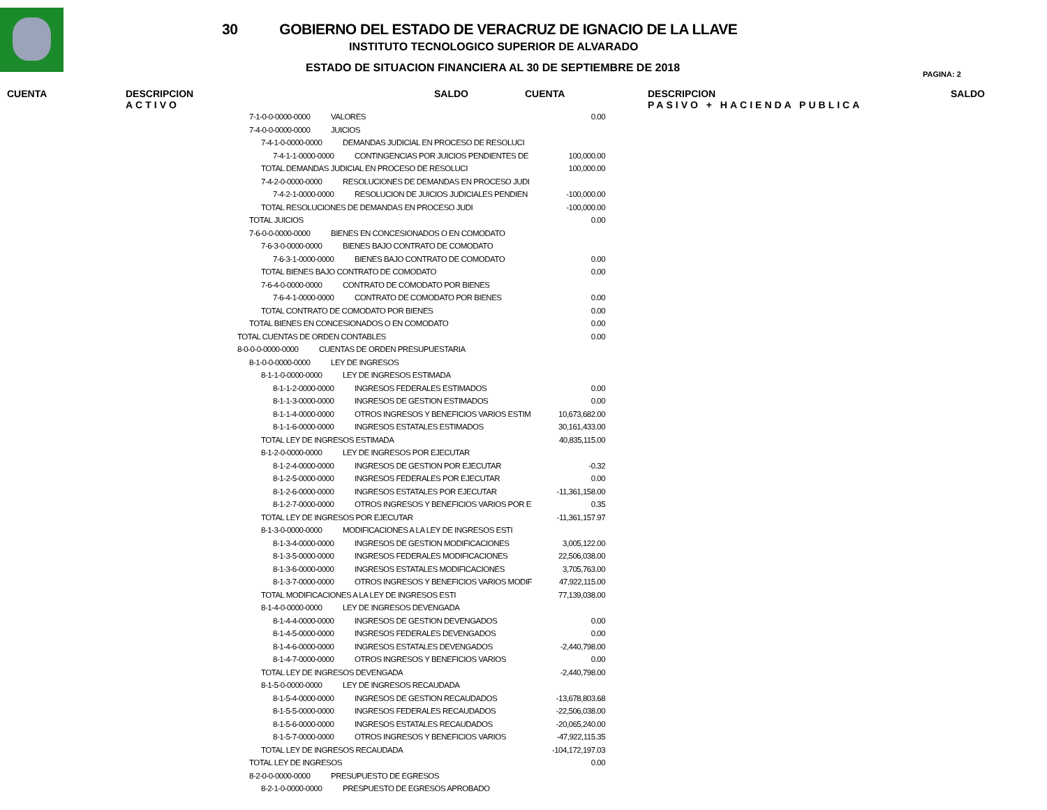30 GOBIERNO DEL ESTADO DE VERACRUZ DE IGNACIO DE LA LLAVE
INSTITUTO TECNOLOGICO SUPERIOR DE ALVARADO
ESTADO DE SITUACION FINANCIERA AL 30 DE SEPTIEMBRE DE 2018
PAGINA: 2
CUENTA
DESCRIPCION
ACTIVO
SALDO CUENTA
DESCRIPCION
PASIVO + HACIENDA PUBLICA
SALDO
| 7-1-0-0-0000-0000 VALORES | 0.00 |
| 7-4-0-0-0000-0000 JUICIOS | |
| 7-4-1-0-0000-0000 DEMANDAS JUDICIAL EN PROCESO DE RESOLUCI | |
| 7-4-1-1-0000-0000 CONTINGENCIAS POR JUICIOS PENDIENTES DE | 100,000.00 |
| TOTAL DEMANDAS JUDICIAL EN PROCESO DE RESOLUCI | 100,000.00 |
| 7-4-2-0-0000-0000 RESOLUCIONES DE DEMANDAS EN PROCESO JUDI | |
| 7-4-2-1-0000-0000 RESOLUCION DE JUICIOS JUDICIALES PENDIEN | -100,000.00 |
| TOTAL RESOLUCIONES DE DEMANDAS EN PROCESO JUDI | -100,000.00 |
| TOTAL JUICIOS | 0.00 |
| 7-6-0-0-0000-0000 BIENES EN CONCESIONADOS O EN COMODATO | |
| 7-6-3-0-0000-0000 BIENES BAJO CONTRATO DE COMODATO | |
| 7-6-3-1-0000-0000 BIENES BAJO CONTRATO DE COMODATO | 0.00 |
| TOTAL BIENES BAJO CONTRATO DE COMODATO | 0.00 |
| 7-6-4-0-0000-0000 CONTRATO DE COMODATO POR BIENES | |
| 7-6-4-1-0000-0000 CONTRATO DE COMODATO POR BIENES | 0.00 |
| TOTAL CONTRATO DE COMODATO POR BIENES | 0.00 |
| TOTAL BIENES EN CONCESIONADOS O EN COMODATO | 0.00 |
| TOTAL CUENTAS DE ORDEN CONTABLES | 0.00 |
| 8-0-0-0-0000-0000 CUENTAS DE ORDEN PRESUPUESTARIA | |
| 8-1-0-0-0000-0000 LEY DE INGRESOS | |
| 8-1-1-0-0000-0000 LEY DE INGRESOS ESTIMADA | |
| 8-1-1-2-0000-0000 INGRESOS FEDERALES ESTIMADOS | 0.00 |
| 8-1-1-3-0000-0000 INGRESOS DE GESTION ESTIMADOS | 0.00 |
| 8-1-1-4-0000-0000 OTROS INGRESOS Y BENEFICIOS VARIOS ESTIM | 10,673,682.00 |
| 8-1-1-6-0000-0000 INGRESOS ESTATALES ESTIMADOS | 30,161,433.00 |
| TOTAL LEY DE INGRESOS ESTIMADA | 40,835,115.00 |
| 8-1-2-0-0000-0000 LEY DE INGRESOS POR EJECUTAR | |
| 8-1-2-4-0000-0000 INGRESOS DE GESTION POR EJECUTAR | -0.32 |
| 8-1-2-5-0000-0000 INGRESOS FEDERALES POR EJECUTAR | 0.00 |
| 8-1-2-6-0000-0000 INGRESOS ESTATALES POR EJECUTAR | -11,361,158.00 |
| 8-1-2-7-0000-0000 OTROS INGRESOS Y BENEFICIOS VARIOS POR E | 0.35 |
| TOTAL LEY DE INGRESOS POR EJECUTAR | -11,361,157.97 |
| 8-1-3-0-0000-0000 MODIFICACIONES A LA LEY DE INGRESOS ESTI | |
| 8-1-3-4-0000-0000 INGRESOS DE GESTION MODIFICACIONES | 3,005,122.00 |
| 8-1-3-5-0000-0000 INGRESOS FEDERALES MODIFICACIONES | 22,506,038.00 |
| 8-1-3-6-0000-0000 INGRESOS ESTATALES MODIFICACIONES | 3,705,763.00 |
| 8-1-3-7-0000-0000 OTROS INGRESOS Y BENEFICIOS VARIOS MODIF | 47,922,115.00 |
| TOTAL MODIFICACIONES A LA LEY DE INGRESOS ESTI | 77,139,038.00 |
| 8-1-4-0-0000-0000 LEY DE INGRESOS DEVENGADA | |
| 8-1-4-4-0000-0000 INGRESOS DE GESTION DEVENGADOS | 0.00 |
| 8-1-4-5-0000-0000 INGRESOS FEDERALES DEVENGADOS | 0.00 |
| 8-1-4-6-0000-0000 INGRESOS ESTATALES DEVENGADOS | -2,440,798.00 |
| 8-1-4-7-0000-0000 OTROS INGRESOS Y BENEFICIOS VARIOS | 0.00 |
| TOTAL LEY DE INGRESOS DEVENGADA | -2,440,798.00 |
| 8-1-5-0-0000-0000 LEY DE INGRESOS RECAUDADA | |
| 8-1-5-4-0000-0000 INGRESOS DE GESTION RECAUDADOS | -13,678,803.68 |
| 8-1-5-5-0000-0000 INGRESOS FEDERALES RECAUDADOS | -22,506,038.00 |
| 8-1-5-6-0000-0000 INGRESOS ESTATALES RECAUDADOS | -20,065,240.00 |
| 8-1-5-7-0000-0000 OTROS INGRESOS Y BENEFICIOS VARIOS | -47,922,115.35 |
| TOTAL LEY DE INGRESOS RECAUDADA | -104,172,197.03 |
| TOTAL LEY DE INGRESOS | 0.00 |
| 8-2-0-0-0000-0000 PRESUPUESTO DE EGRESOS | |
| 8-2-1-0-0000-0000 PRESPUESTO DE EGRESOS APROBADO | |